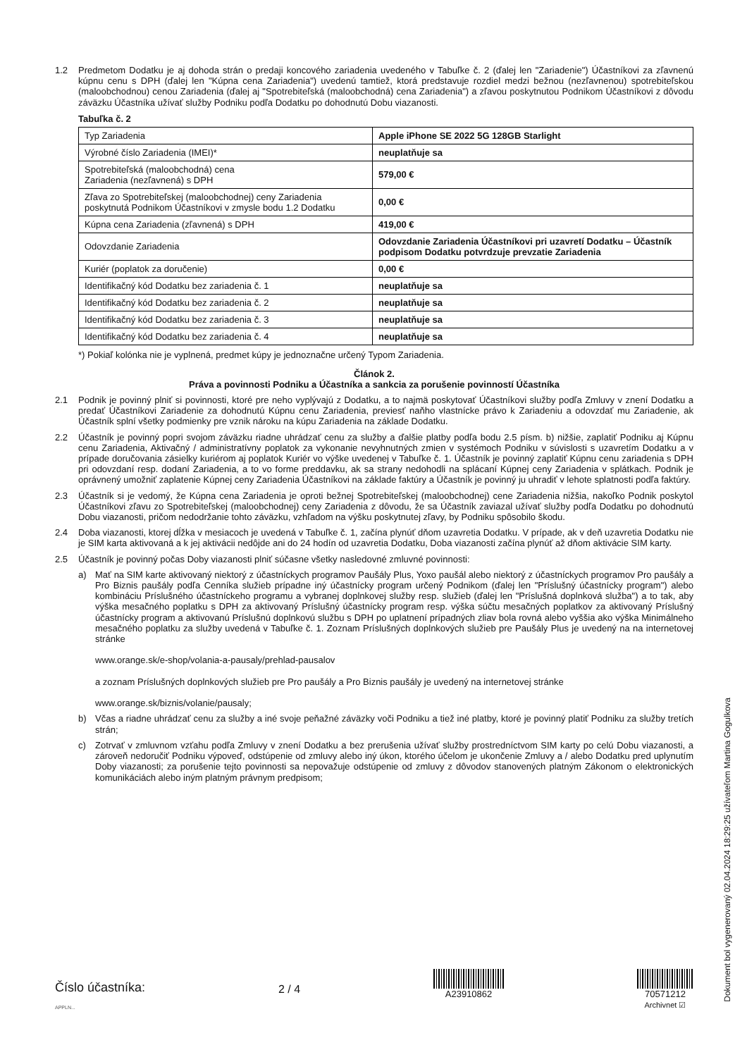1.2 Predmetom Dodatku je aj dohoda strán o predaji koncového zariadenia uvedeného v Tabuľke č. 2 (ďalej len "Zariadenie") Účastníkovi za zľavnenú kúpnu cenu s DPH (ďalej len "Kúpna cena Zariadenia") uvedenú tamtiež, ktorá predstavuje rozdiel medzi bežnou (nezľavnenou) spotrebiteľskou (maloobchodnou) cenou Zariadenia (ďalej aj "Spotrebiteľská (maloobchodná) cena Zariadenia") a zľavou poskytnutou Podnikom Účastníkovi z dôvodu záväzku Účastníka užívať služby Podniku podľa Dodatku po dohodnutú Dobu viazanosti.
Tabuľka č. 2
| Typ Zariadenia | Apple iPhone SE 2022 5G 128GB Starlight |
| Výrobné číslo Zariadenia (IMEI)* | neuplatňuje sa |
| Spotrebiteľská (maloobchodná) cena Zariadenia (nezľavnená) s DPH | 579,00 € |
| Zľava zo Spotrebiteľskej (maloobchodnej) ceny Zariadenia poskytnutá Podnikom Účastníkovi v zmysle bodu 1.2 Dodatku | 0,00 € |
| Kúpna cena Zariadenia (zľavnená) s DPH | 419,00 € |
| Odovzdanie Zariadenia | Odovzdanie Zariadenia Účastníkovi pri uzavretí Dodatku – Účastník podpisom Dodatku potvrdzuje prevzatie Zariadenia |
| Kuriér (poplatok za doručenie) | 0,00 € |
| Identifikačný kód Dodatku bez zariadenia č. 1 | neuplatňuje sa |
| Identifikačný kód Dodatku bez zariadenia č. 2 | neuplatňuje sa |
| Identifikačný kód Dodatku bez zariadenia č. 3 | neuplatňuje sa |
| Identifikačný kód Dodatku bez zariadenia č. 4 | neuplatňuje sa |
*) Pokiaľ kolónka nie je vyplnená, predmet kúpy je jednoznačne určený Typom Zariadenia.
Článok 2.
Práva a povinnosti Podniku a Účastníka a sankcia za porušenie povinností Účastníka
2.1 Podnik je povinný plniť si povinnosti, ktoré pre neho vyplývajú z Dodatku, a to najmä poskytovať Účastníkovi služby podľa Zmluvy v znení Dodatku a predať Účastníkovi Zariadenie za dohodnutú Kúpnu cenu Zariadenia, previesť naňho vlastnícke právo k Zariadeniu a odovzdať mu Zariadenie, ak Účastník splní všetky podmienky pre vznik nároku na kúpu Zariadenia na základe Dodatku.
2.2 Účastník je povinný popri svojom záväzku riadne uhrádzať cenu za služby a ďalšie platby podľa bodu 2.5 písm. b) nižšie, zaplatiť Podniku aj Kúpnu cenu Zariadenia, Aktivačný / administratívny poplatok za vykonanie nevyhnutných zmien v systémoch Podniku v súvislosti s uzavretím Dodatku a v prípade doručovania zásielky kuriérom aj poplatok Kuriér vo výške uvedenej v Tabuľke č. 1. Účastník je povinný zaplatiť Kúpnu cenu zariadenia s DPH pri odovzdaní resp. dodaní Zariadenia, a to vo forme preddavku, ak sa strany nedohodli na splácaní Kúpnej ceny Zariadenia v splátkach. Podnik je oprávnený umožniť zaplatenie Kúpnej ceny Zariadenia Účastníkovi na základe faktúry a Účastník je povinný ju uhradiť v lehote splatnosti podľa faktúry.
2.3 Účastník si je vedomý, že Kúpna cena Zariadenia je oproti bežnej Spotrebiteľskej (maloobchodnej) cene Zariadenia nižšia, nakoľko Podnik poskytol Účastníkovi zľavu zo Spotrebiteľskej (maloobchodnej) ceny Zariadenia z dôvodu, že sa Účastník zaviazal užívať služby podľa Dodatku po dohodnutú Dobu viazanosti, pričom nedodržanie tohto záväzku, vzhľadom na výšku poskytnutej zľavy, by Podniku spôsobilo škodu.
2.4 Doba viazanosti, ktorej dĺžka v mesiacoch je uvedená v Tabuľke č. 1, začína plynúť dňom uzavretia Dodatku. V prípade, ak v deň uzavretia Dodatku nie je SIM karta aktivovaná a k jej aktivácii nedôjde ani do 24 hodín od uzavretia Dodatku, Doba viazanosti začína plynúť až dňom aktivácie SIM karty.
2.5 Účastník je povinný počas Doby viazanosti plniť súčasne všetky nasledovné zmluvné povinnosti:
a) Mať na SIM karte aktivovaný niektorý z účastníckych programov Paušály Plus, Yoxo paušál alebo niektorý z účastníckych programov Pro paušály a Pro Biznis paušály podľa Cenníka služieb prípadne iný účastnícky program určený Podnikom (ďalej len "Príslušný účastnícky program") alebo kombináciu Príslušného účastníckeho programu a vybranej doplnkovej služby resp. služieb (ďalej len "Príslušná doplnková služba") a to tak, aby výška mesačného poplatku s DPH za aktivovaný Príslušný účastnícky program resp. výška súčtu mesačných poplatkov za aktivovaný Príslušný účastnícky program a aktivovanú Príslušnú doplnkovú službu s DPH po uplatnení prípadných zliav bola rovná alebo vyššia ako výška Minimálneho mesačného poplatku za služby uvedená v Tabuľke č. 1. Zoznam Príslušných doplnkových služieb pre Paušály Plus je uvedený na na internetovej stránke
www.orange.sk/e-shop/volania-a-pausaly/prehlad-pausalov
a zoznam Príslušných doplnkových služieb pre Pro paušály a Pro Biznis paušály je uvedený na internetovej stránke
www.orange.sk/biznis/volanie/pausaly;
b) Včas a riadne uhrádzať cenu za služby a iné svoje peňažné záväzky voči Podniku a tiež iné platby, ktoré je povinný platiť Podniku za služby tretích strán;
c) Zotrvať v zmluvnom vzťahu podľa Zmluvy v znení Dodatku a bez prerušenia užívať služby prostredníctvom SIM karty po celú Dobu viazanosti, a zároveň nedoručiť Podniku výpoveď, odstúpenie od zmluvy alebo iný úkon, ktorého účelom je ukončenie Zmluvy a / alebo Dodatku pred uplynutím Doby viazanosti; za porušenie tejto povinnosti sa nepovažuje odstúpenie od zmluvy z dôvodov stanovených platným Zákonom o elektronických komunikáciách alebo iným platným právnym predpisom;
Dokument bol vygenerovaný 02.04.2024 18:29:25 užívateľom Martina Gogulkova
Číslo účastníka:
APPLN...
2 / 4
A23910862
70571212
Archivnet ☑